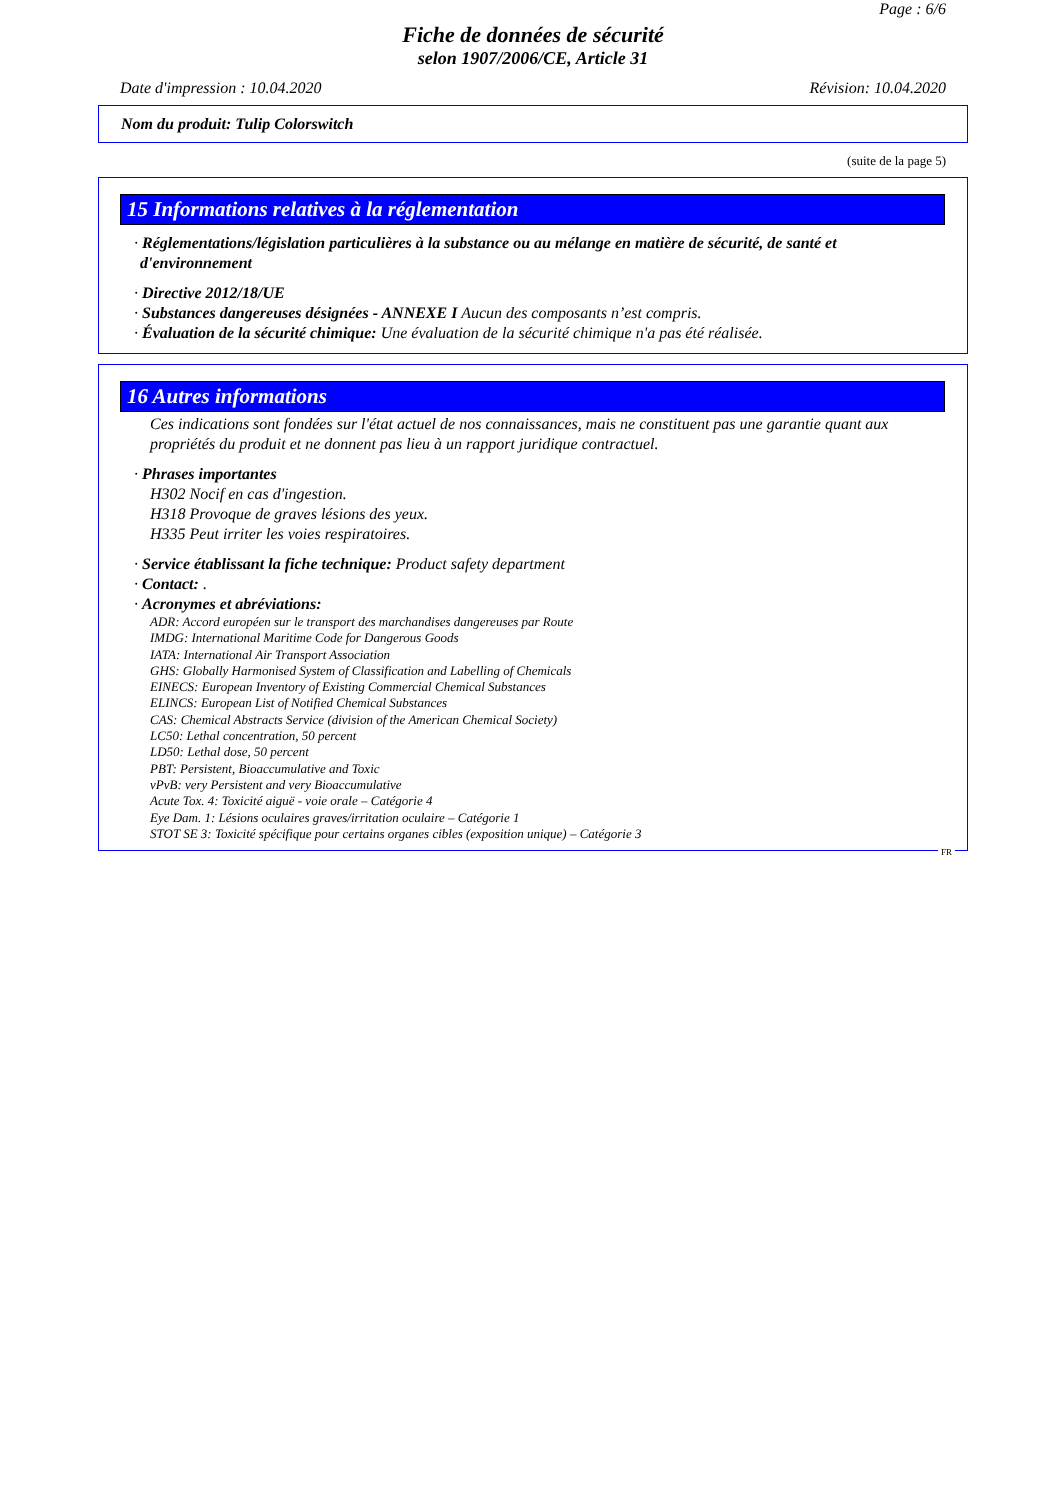Page : 6/6
Fiche de données de sécurité
selon 1907/2006/CE, Article 31
Date d'impression : 10.04.2020 Révision: 10.04.2020
Nom du produit: Tulip Colorswitch
(suite de la page 5)
15 Informations relatives à la réglementation
· Réglementations/législation particulières à la substance ou au mélange en matière de sécurité, de santé et d'environnement
· Directive 2012/18/UE
· Substances dangereuses désignées - ANNEXE I Aucun des composants n’est compris.
· Évaluation de la sécurité chimique: Une évaluation de la sécurité chimique n'a pas été réalisée.
16 Autres informations
Ces indications sont fondées sur l'état actuel de nos connaissances, mais ne constituent pas une garantie quant aux propriétés du produit et ne donnent pas lieu à un rapport juridique contractuel.
· Phrases importantes
H302 Nocif en cas d'ingestion.
H318 Provoque de graves lésions des yeux.
H335 Peut irriter les voies respiratoires.
· Service établissant la fiche technique: Product safety department
· Contact: .
· Acronymes et abréviations:
ADR: Accord européen sur le transport des marchandises dangereuses par Route
IMDG: International Maritime Code for Dangerous Goods
IATA: International Air Transport Association
GHS: Globally Harmonised System of Classification and Labelling of Chemicals
EINECS: European Inventory of Existing Commercial Chemical Substances
ELINCS: European List of Notified Chemical Substances
CAS: Chemical Abstracts Service (division of the American Chemical Society)
LC50: Lethal concentration, 50 percent
LD50: Lethal dose, 50 percent
PBT: Persistent, Bioaccumulative and Toxic
vPvB: very Persistent and very Bioaccumulative
Acute Tox. 4: Toxicité aiguë - voie orale – Catégorie 4
Eye Dam. 1: Lésions oculaires graves/irritation oculaire – Catégorie 1
STOT SE 3: Toxicité spécifique pour certains organes cibles (exposition unique) – Catégorie 3
FR